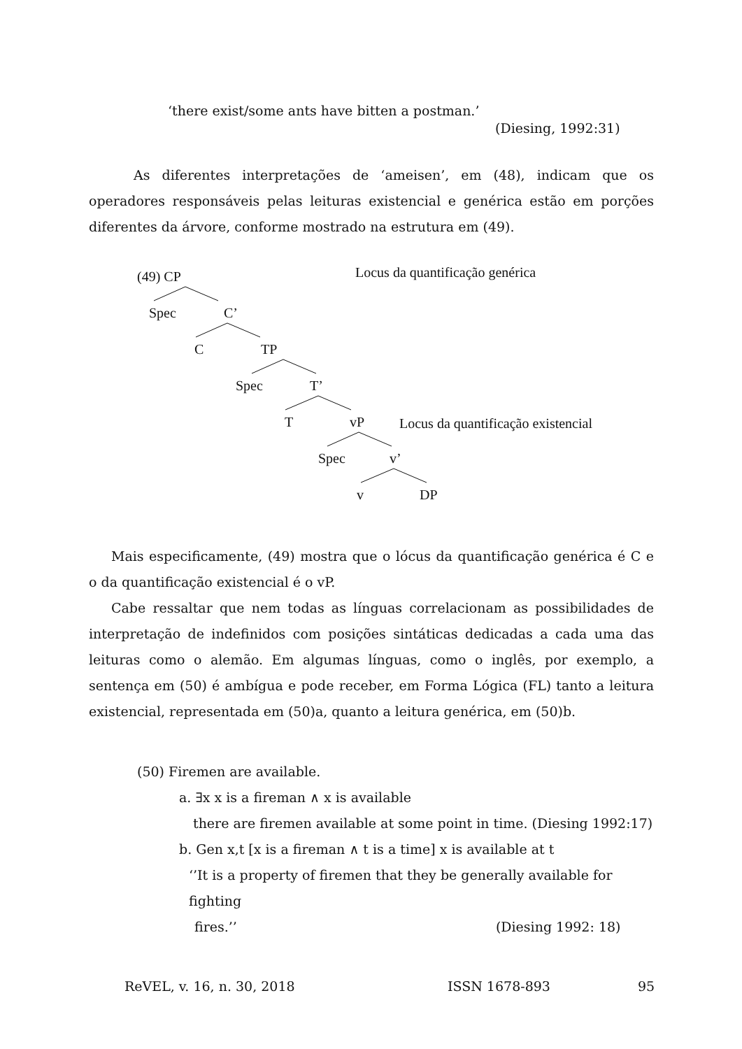‘there exist/some ants have bitten a postman.’
(Diesing, 1992:31)
As diferentes interpretações de ‘ameisen’, em (48), indicam que os operadores responsáveis pelas leituras existencial e genérica estão em porções diferentes da árvore, conforme mostrado na estrutura em (49).
(49) CP Locus da quantificação genérica
Spec C’
C TP
Spec T’
T vP Locus da quantificação existencial
Spec v’
v DP
Mais especificamente, (49) mostra que o lócus da quantificação genérica é C e o da quantificação existencial é o vP.
Cabe ressaltar que nem todas as línguas correlacionam as possibilidades de interpretação de indefinidos com posições sintáticas dedicadas a cada uma das leituras como o alemão. Em algumas línguas, como o inglês, por exemplo, a sentença em (50) é ambígua e pode receber, em Forma Lógica (FL) tanto a leitura existencial, representada em (50)a, quanto a leitura genérica, em (50)b.
(50) Firemen are available.
a. ∃x x is a fireman ∧ x is available
there are firemen available at some point in time. (Diesing 1992:17)
b. Gen x,t [x is a fireman ∧ t is a time] x is available at t
‘’It is a property of firemen that they be generally available for fighting
fires.’’ (Diesing 1992: 18)
ReVEL, v. 16, n. 30, 2018 ISSN 1678-893 95